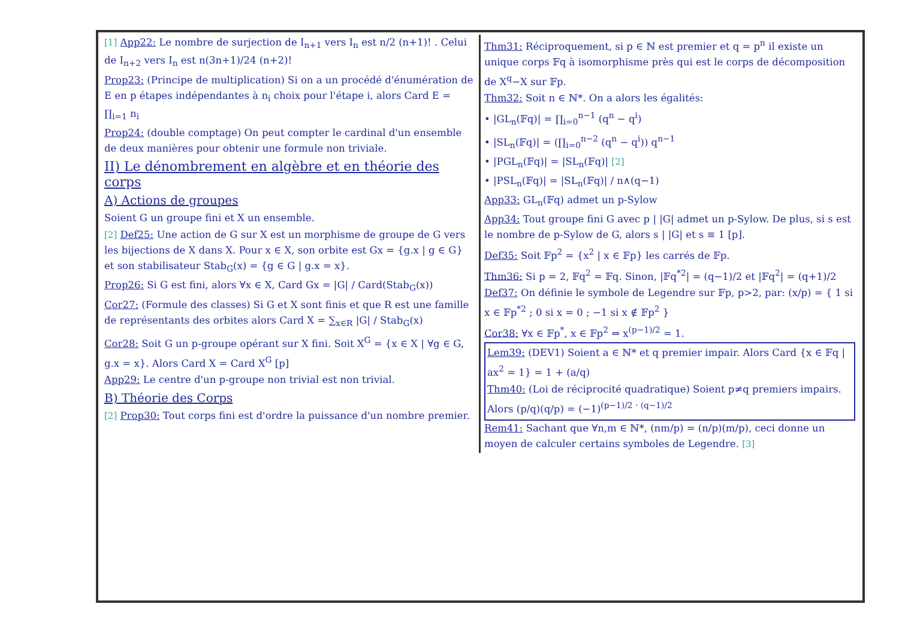[1] App22: Le nombre de surjection de I<sub>n+1</sub> vers I<sub>n</sub> est n/2 (n+1)! . Celui de I<sub>n+2</sub> vers I<sub>n</sub> est n(3n+1)/24 (n+2)!
Prop23: (Principe de multiplication) Si on a un procédé d'énumération de E en p étapes indépendantes à n<sub>i</sub> choix pour l'étape i, alors Card E = ∏<sub>i=1</sub> n<sub>i</sub>
Prop24: (double comptage) On peut compter le cardinal d'un ensemble de deux manières pour obtenir une formule non triviale.
II) Le dénombrement en algèbre et en théorie des corps
A) Actions de groupes
Soient G un groupe fini et X un ensemble.
[2] Def25: Une action de G sur X est un morphisme de groupe de G vers les bijections de X dans X. Pour x ∈ X, son orbite est Gx = {g.x | g ∈ G} et son stabilisateur Stab<sub>G</sub>(x) = {g ∈ G | g.x = x}.
Prop26: Si G est fini, alors ∀x ∈ X, Card Gx = |G| / Card(Stab<sub>G</sub>(x))
Cor27: (Formule des classes) Si G et X sont finis et que R est une famille de représentants des orbites alors Card X = ∑<sub>x∈R</sub> |G| / Stab<sub>G</sub>(x)
Cor28: Soit G un p-groupe opérant sur X fini. Soit X<sup>G</sup> = {x ∈ X | ∀g ∈ G, g.x = x}. Alors Card X = Card X<sup>G</sup> [p]
App29: Le centre d'un p-groupe non trivial est non trivial.
B) Théorie des Corps
[2] Prop30: Tout corps fini est d'ordre la puissance d'un nombre premier.
Thm31: Réciproquement, si p ∈ ℕ est premier et q = p<sup>n</sup> il existe un unique corps 𝔽q à isomorphisme près qui est le corps de décomposition de X<sup>q</sup>−X sur 𝔽p.
Thm32: Soit n ∈ ℕ*. On a alors les égalités:
• |GL<sub>n</sub>(𝔽q)| = ∏<sub>i=0</sub><sup>n−1</sup> (q<sup>n</sup> − q<sup>i</sup>)
• |SL<sub>n</sub>(𝔽q)| = (∏<sub>i=0</sub><sup>n−2</sup> (q<sup>n</sup> − q<sup>i</sup>)) q<sup>n−1</sup>
• |PGL<sub>n</sub>(𝔽q)| = |SL<sub>n</sub>(𝔽q)| [2]
• |PSL<sub>n</sub>(𝔽q)| = |SL<sub>n</sub>(𝔽q)| / n∧(q−1)
App33: GL<sub>n</sub>(𝔽q) admet un p-Sylow
App34: Tout groupe fini G avec p | |G| admet un p-Sylow. De plus, si s est le nombre de p-Sylow de G, alors s | |G| et s ≡ 1 [p].
Def35: Soit 𝔽p<sup>2</sup> = {x<sup>2</sup> | x ∈ 𝔽p} les carrés de 𝔽p.
Thm36: Si p = 2, 𝔽q<sup>2</sup> = 𝔽q. Sinon, |𝔽q<sup>*2</sup>| = (q−1)/2 et |𝔽q<sup>2</sup>| = (q+1)/2
Def37: On définie le symbole de Legendre sur 𝔽p, p>2, par: (x/p) = { 1 si x ∈ 𝔽p<sup>*2</sup> ; 0 si x = 0 ; −1 si x ∉ 𝔽p<sup>2</sup> }
Cor38: ∀x ∈ 𝔽p<sup>*</sup>, x ∈ 𝔽p<sup>2</sup> ⇔ x<sup>(p−1)/2</sup> = 1.
Lem39: (DEV1) Soient a ∈ ℕ* et q premier impair. Alors Card {x ∈ 𝔽q | ax<sup>2</sup> = 1} = 1 + (a/q)
Thm40: (Loi de réciprocité quadratique) Soient p≠q premiers impairs. Alors (p/q)(q/p) = (−1)<sup>(p−1)/2 · (q−1)/2</sup>
Rem41: Sachant que ∀n,m ∈ ℕ*, (nm/p) = (n/p)(m/p), ceci donne un moyen de calculer certains symboles de Legendre. [3]